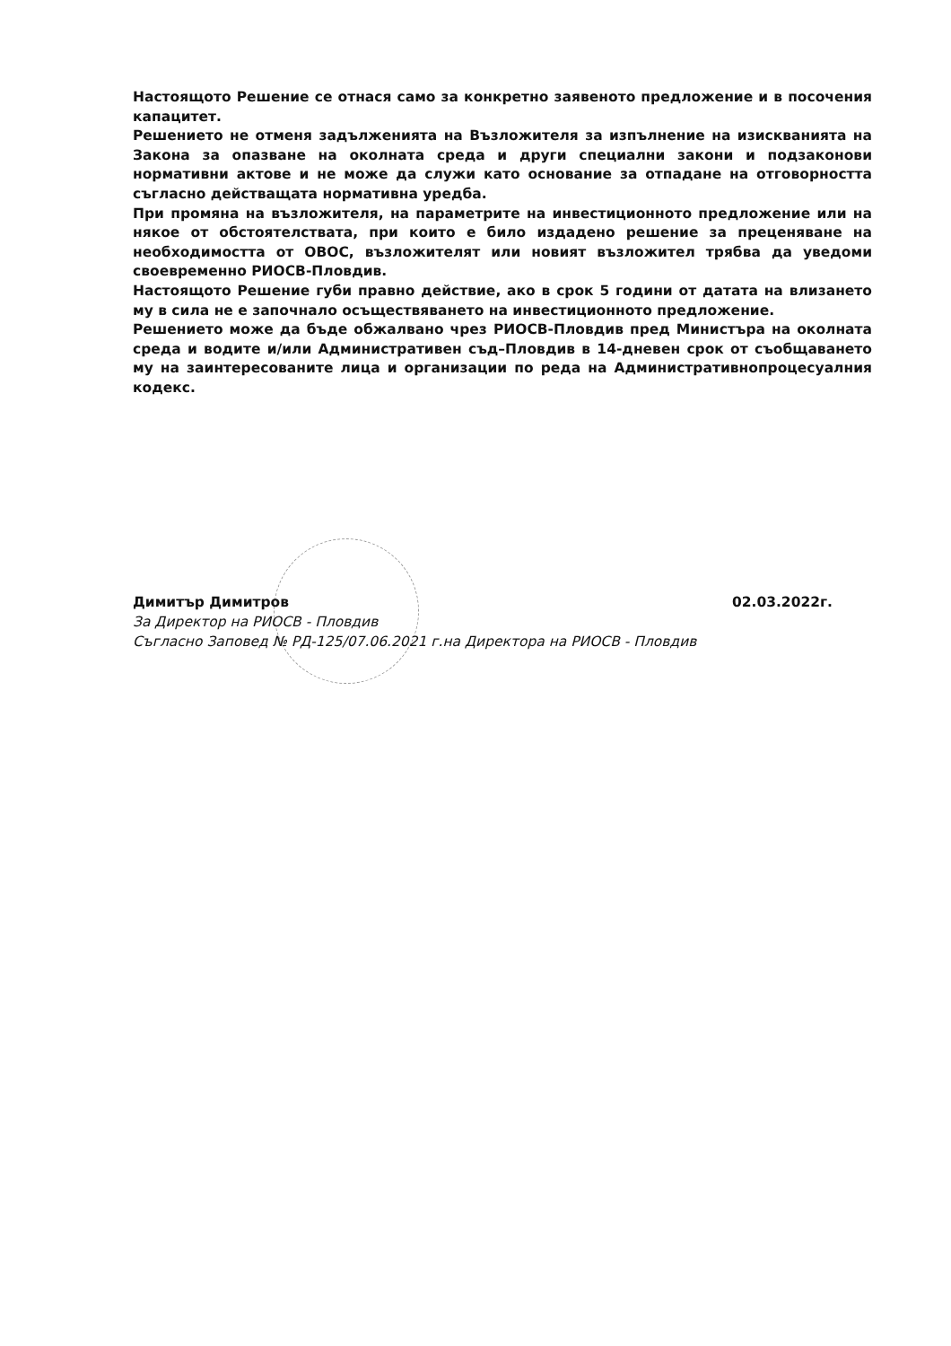Настоящото Решение се отнася само за конкретно заявеното предложение и в посочения капацитет.
Решението не отменя задълженията на Възложителя за изпълнение на изискванията на Закона за опазване на околната среда и други специални закони и подзаконови нормативни актове и не може да служи като основание за отпадане на отговорността съгласно действащата нормативна уредба.
При промяна на възложителя, на параметрите на инвестиционното предложение или на някое от обстоятелствата, при които е било издадено решение за преценяване на необходимостта от ОВОС, възложителят или новият възложител трябва да уведоми своевременно РИОСВ-Пловдив.
Настоящото Решение губи правно действие, ако в срок 5 години от датата на влизането му в сила не е започнало осъществяването на инвестиционното предложение.
Решението може да бъде обжалвано чрез РИОСВ-Пловдив пред Министъра на околната среда и водите и/или Административен съд–Пловдив в 14-дневен срок от съобщаването му на заинтересованите лица и организации по реда на Административнопроцесуалния кодекс.
Димитър Димитров 02.03.2022г.
За Директор на РИОСВ - Пловдив
Съгласно Заповед № РД-125/07.06.2021 г.на Директора на РИОСВ - Пловдив